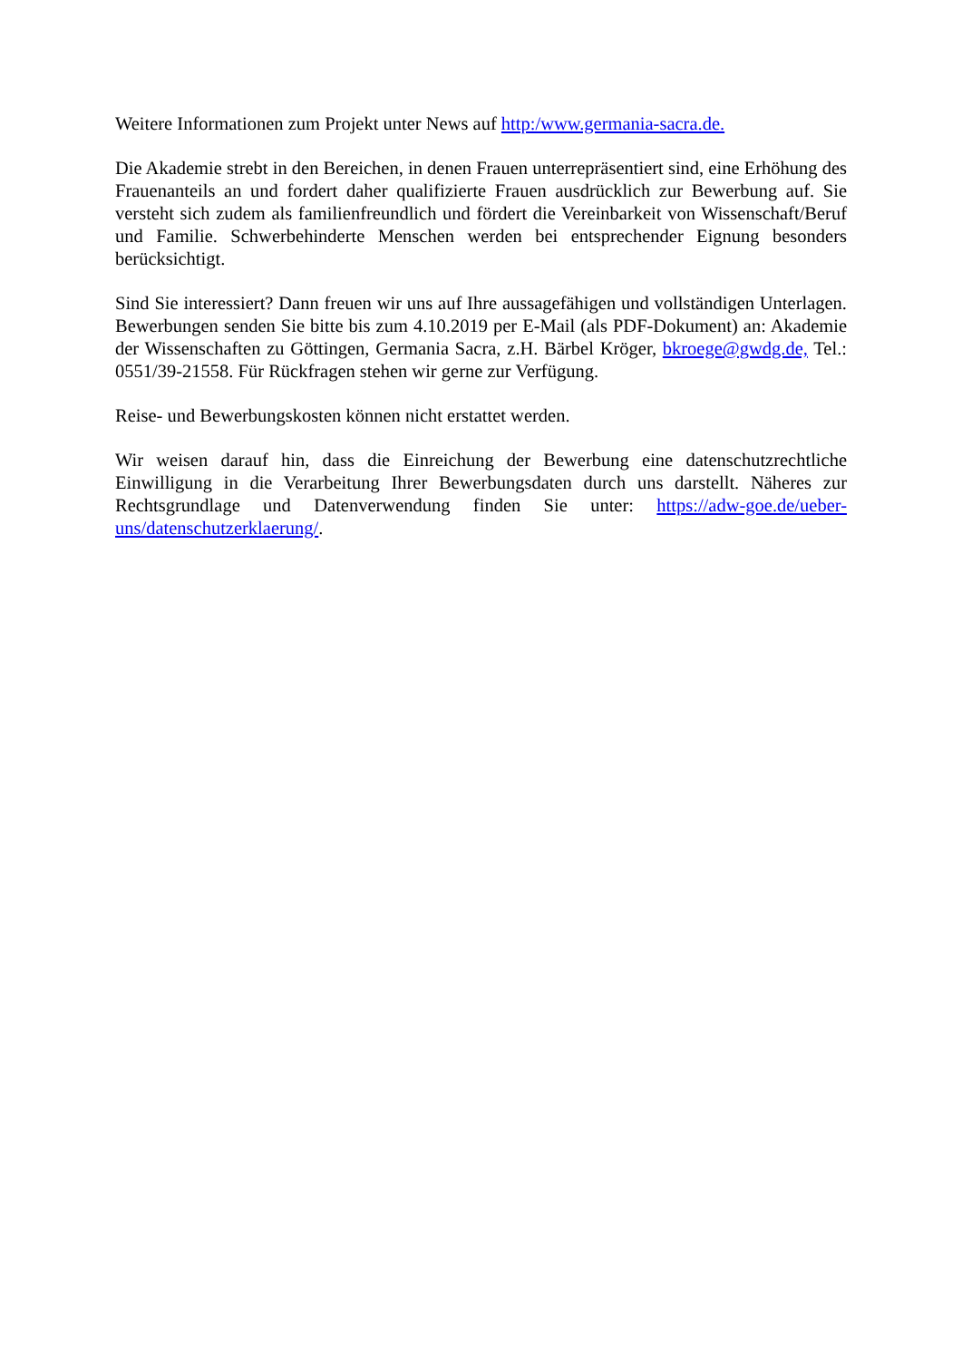Weitere Informationen zum Projekt unter News auf http:/www.germania-sacra.de.
Die Akademie strebt in den Bereichen, in denen Frauen unterrepräsentiert sind, eine Erhöhung des Frauenanteils an und fordert daher qualifizierte Frauen ausdrücklich zur Bewerbung auf. Sie versteht sich zudem als familienfreundlich und fördert die Vereinbarkeit von Wissenschaft/Beruf und Familie. Schwerbehinderte Menschen werden bei entsprechender Eignung besonders berücksichtigt.
Sind Sie interessiert? Dann freuen wir uns auf Ihre aussagefähigen und vollständigen Unterlagen. Bewerbungen senden Sie bitte bis zum 4.10.2019 per E-Mail (als PDF-Dokument) an: Akademie der Wissenschaften zu Göttingen, Germania Sacra, z.H. Bärbel Kröger, bkroege@gwdg.de, Tel.: 0551/39-21558. Für Rückfragen stehen wir gerne zur Verfügung.
Reise- und Bewerbungskosten können nicht erstattet werden.
Wir weisen darauf hin, dass die Einreichung der Bewerbung eine datenschutzrechtliche Einwilligung in die Verarbeitung Ihrer Bewerbungsdaten durch uns darstellt. Näheres zur Rechtsgrundlage und Datenverwendung finden Sie unter: https://adw-goe.de/ueber-uns/datenschutzerklaerung/.